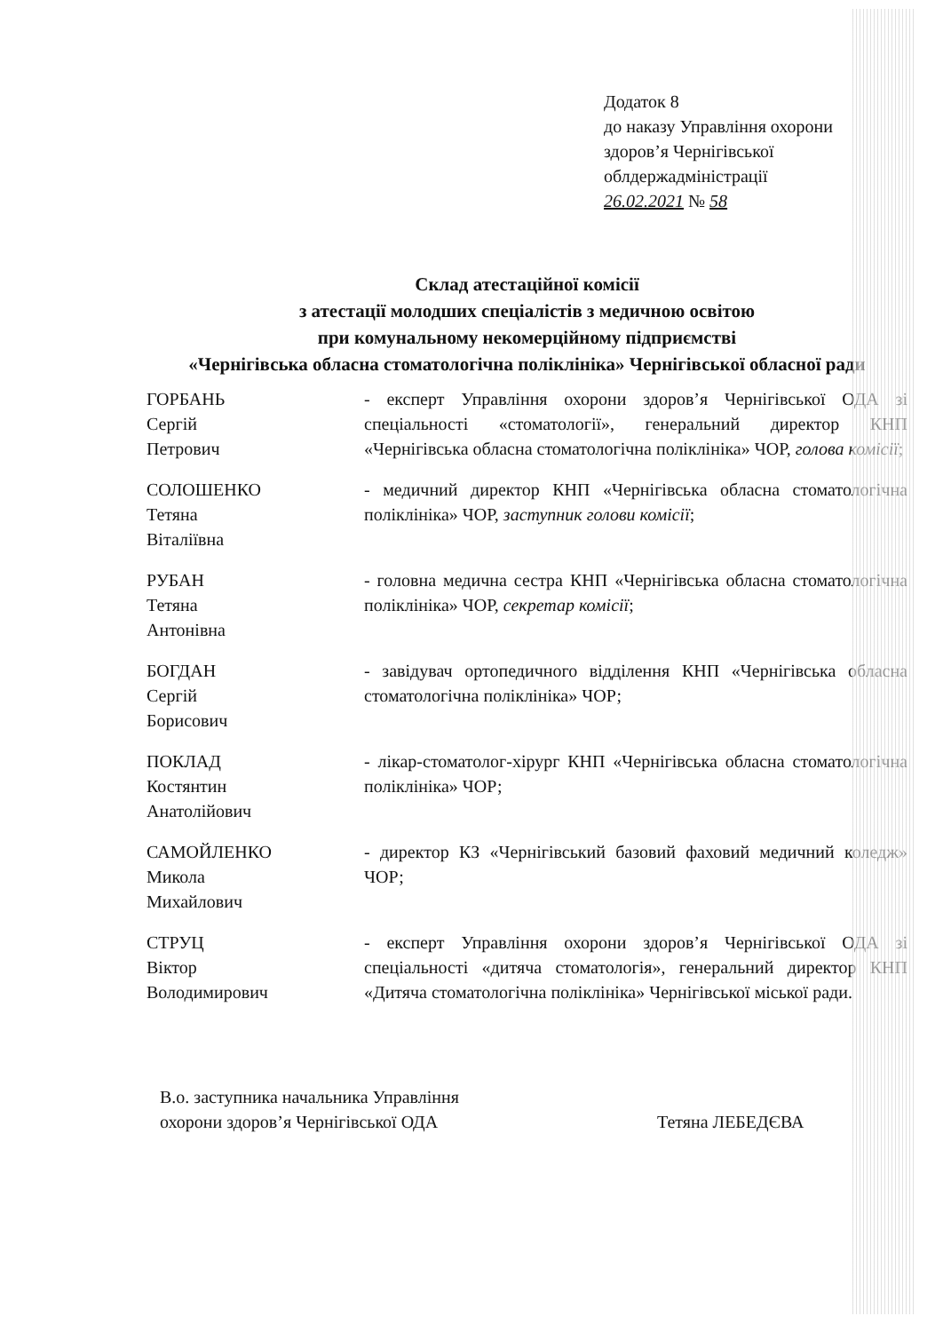Додаток 8
до наказу Управління охорони
здоров’я Чернігівської
облдержадміністрації
26.02.2021 № 58
Склад атестаційної комісії
з атестації молодших спеціалістів з медичною освітою
при комунальному некомерційному підприємстві
«Чернігівська обласна стоматологічна поліклініка» Чернігівської обласної ради
ГОРБАНЬ
Сергій
Петрович
- експерт Управління охорони здоров’я Чернігівської ОДА зі спеціальності «стоматології», генеральний директор КНП «Чернігівська обласна стоматологічна поліклініка» ЧОР, голова комісії;
СОЛОШЕНКО
Тетяна
Віталіївна
- медичний директор КНП «Чернігівська обласна стоматологічна поліклініка» ЧОР, заступник голови комісії;
РУБАН
Тетяна
Антонівна
- головна медична сестра КНП «Чернігівська обласна стоматологічна поліклініка» ЧОР, секретар комісії;
БОГДАН
Сергій
Борисович
- завідувач ортопедичного відділення КНП «Чернігівська обласна стоматологічна поліклініка» ЧОР;
ПОКЛАД
Костянтин
Анатолійович
- лікар-стоматолог-хірург КНП «Чернігівська обласна стоматологічна поліклініка» ЧОР;
САМОЙЛЕНКО
Микола
Михайлович
- директор КЗ «Чернігівський базовий фаховий медичний коледж» ЧОР;
СТРУЦ
Віктор
Володимирович
- експерт Управління охорони здоров’я Чернігівської ОДА зі спеціальності «дитяча стоматологія», генеральний директор КНП «Дитяча стоматологічна поліклініка» Чернігівської міської ради.
В.о. заступника начальника Управління
охорони здоров’я Чернігівської ОДА
Тетяна ЛЕБЕДЄВА